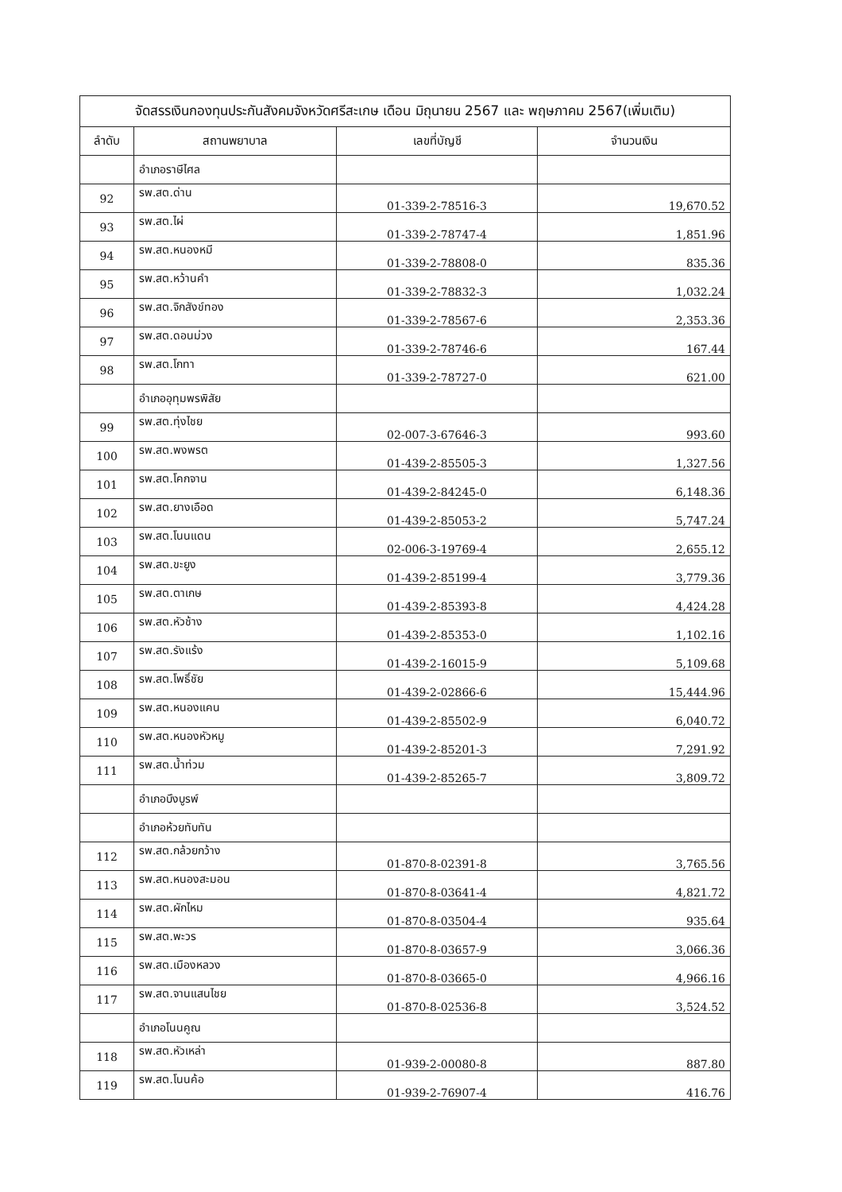จัดสรรเงินกองทุนประกันสังคมจังหวัดศรีสะเกษ เดือน มิถุนายน 2567 และ พฤษภาคม 2567(เพิ่มเติม)
| ลำดับ | สถานพยาบาล | เลขที่บัญชี | จำนวนเงิน |
| --- | --- | --- | --- |
| | อำเภอราษีไศล | | |
| 92 | รพ.สต.ด่าน | 01-339-2-78516-3 | 19,670.52 |
| 93 | รพ.สต.ไผ่ | 01-339-2-78747-4 | 1,851.96 |
| 94 | รพ.สต.หนองหมี | 01-339-2-78808-0 | 835.36 |
| 95 | รพ.สต.หว้านคำ | 01-339-2-78832-3 | 1,032.24 |
| 96 | รพ.สต.จิกสังข์ทอง | 01-339-2-78567-6 | 2,353.36 |
| 97 | รพ.สต.ดอนม่วง | 01-339-2-78746-6 | 167.44 |
| 98 | รพ.สต.โกทา | 01-339-2-78727-0 | 621.00 |
| | อำเภออุทุมพรพิสัย | | |
| 99 | รพ.สต.ทุ่งไชย | 02-007-3-67646-3 | 993.60 |
| 100 | รพ.สต.พงพรต | 01-439-2-85505-3 | 1,327.56 |
| 101 | รพ.สต.โคกจาน | 01-439-2-84245-0 | 6,148.36 |
| 102 | รพ.สต.ยางเอือด | 01-439-2-85053-2 | 5,747.24 |
| 103 | รพ.สต.โนนแดน | 02-006-3-19769-4 | 2,655.12 |
| 104 | รพ.สต.ขะยูง | 01-439-2-85199-4 | 3,779.36 |
| 105 | รพ.สต.ตาเกษ | 01-439-2-85393-8 | 4,424.28 |
| 106 | รพ.สต.หัวช้าง | 01-439-2-85353-0 | 1,102.16 |
| 107 | รพ.สต.รังแร้ง | 01-439-2-16015-9 | 5,109.68 |
| 108 | รพ.สต.โพธิ์ชัย | 01-439-2-02866-6 | 15,444.96 |
| 109 | รพ.สต.หนองแคน | 01-439-2-85502-9 | 6,040.72 |
| 110 | รพ.สต.หนองหัวหมู | 01-439-2-85201-3 | 7,291.92 |
| 111 | รพ.สต.น้ำท่วม | 01-439-2-85265-7 | 3,809.72 |
| | อำเภอบึงบูรพ์ | | |
| | อำเภอห้วยทับทัน | | |
| 112 | รพ.สต.กล้วยกว้าง | 01-870-8-02391-8 | 3,765.56 |
| 113 | รพ.สต.หนองสะมอน | 01-870-8-03641-4 | 4,821.72 |
| 114 | รพ.สต.ผักไหม | 01-870-8-03504-4 | 935.64 |
| 115 | รพ.สต.พะวร | 01-870-8-03657-9 | 3,066.36 |
| 116 | รพ.สต.เมืองหลวง | 01-870-8-03665-0 | 4,966.16 |
| 117 | รพ.สต.จานแสนไชย | 01-870-8-02536-8 | 3,524.52 |
| | อำเภอโนนคูณ | | |
| 118 | รพ.สต.หัวเหล่า | 01-939-2-00080-8 | 887.80 |
| 119 | รพ.สต.โนนค้อ | 01-939-2-76907-4 | 416.76 |